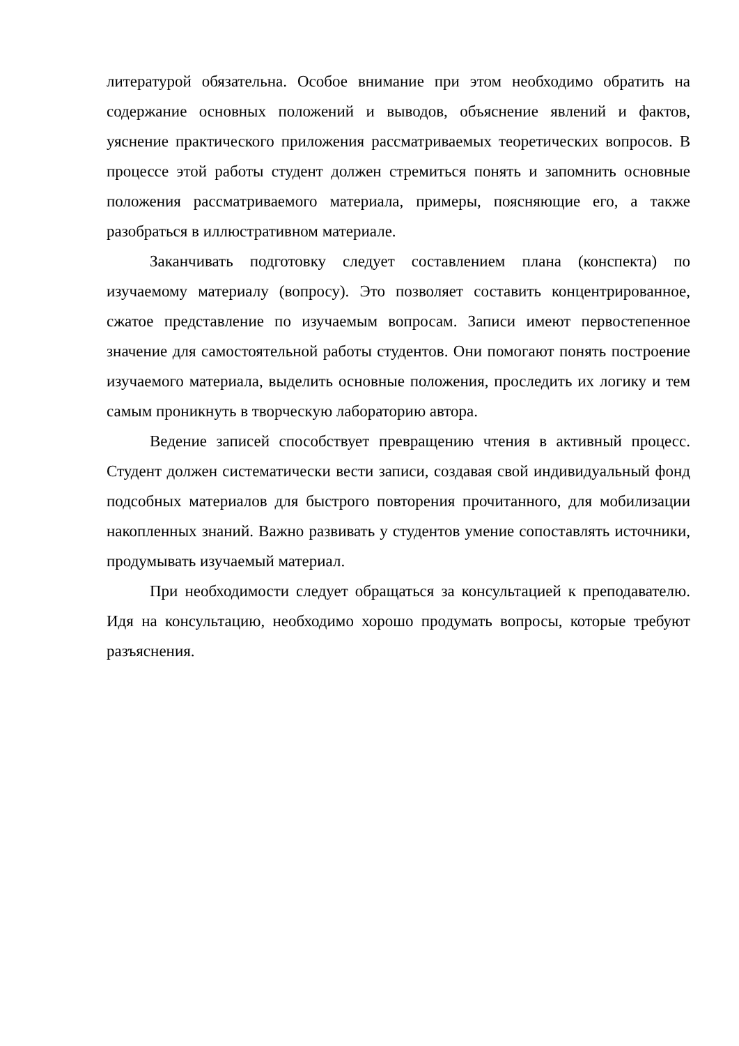литературой обязательна. Особое внимание при этом необходимо обратить на содержание основных положений и выводов, объяснение явлений и фактов, уяснение практического приложения рассматриваемых теоретических вопросов. В процессе этой работы студент должен стремиться понять и запомнить основные положения рассматриваемого материала, примеры, поясняющие его, а также разобраться в иллюстративном материале.
Заканчивать подготовку следует составлением плана (конспекта) по изучаемому материалу (вопросу). Это позволяет составить концентрированное, сжатое представление по изучаемым вопросам. Записи имеют первостепенное значение для самостоятельной работы студентов. Они помогают понять построение изучаемого материала, выделить основные положения, проследить их логику и тем самым проникнуть в творческую лабораторию автора.
Ведение записей способствует превращению чтения в активный процесс. Студент должен систематически вести записи, создавая свой индивидуальный фонд подсобных материалов для быстрого повторения прочитанного, для мобилизации накопленных знаний. Важно развивать у студентов умение сопоставлять источники, продумывать изучаемый материал.
При необходимости следует обращаться за консультацией к преподавателю. Идя на консультацию, необходимо хорошо продумать вопросы, которые требуют разъяснения.